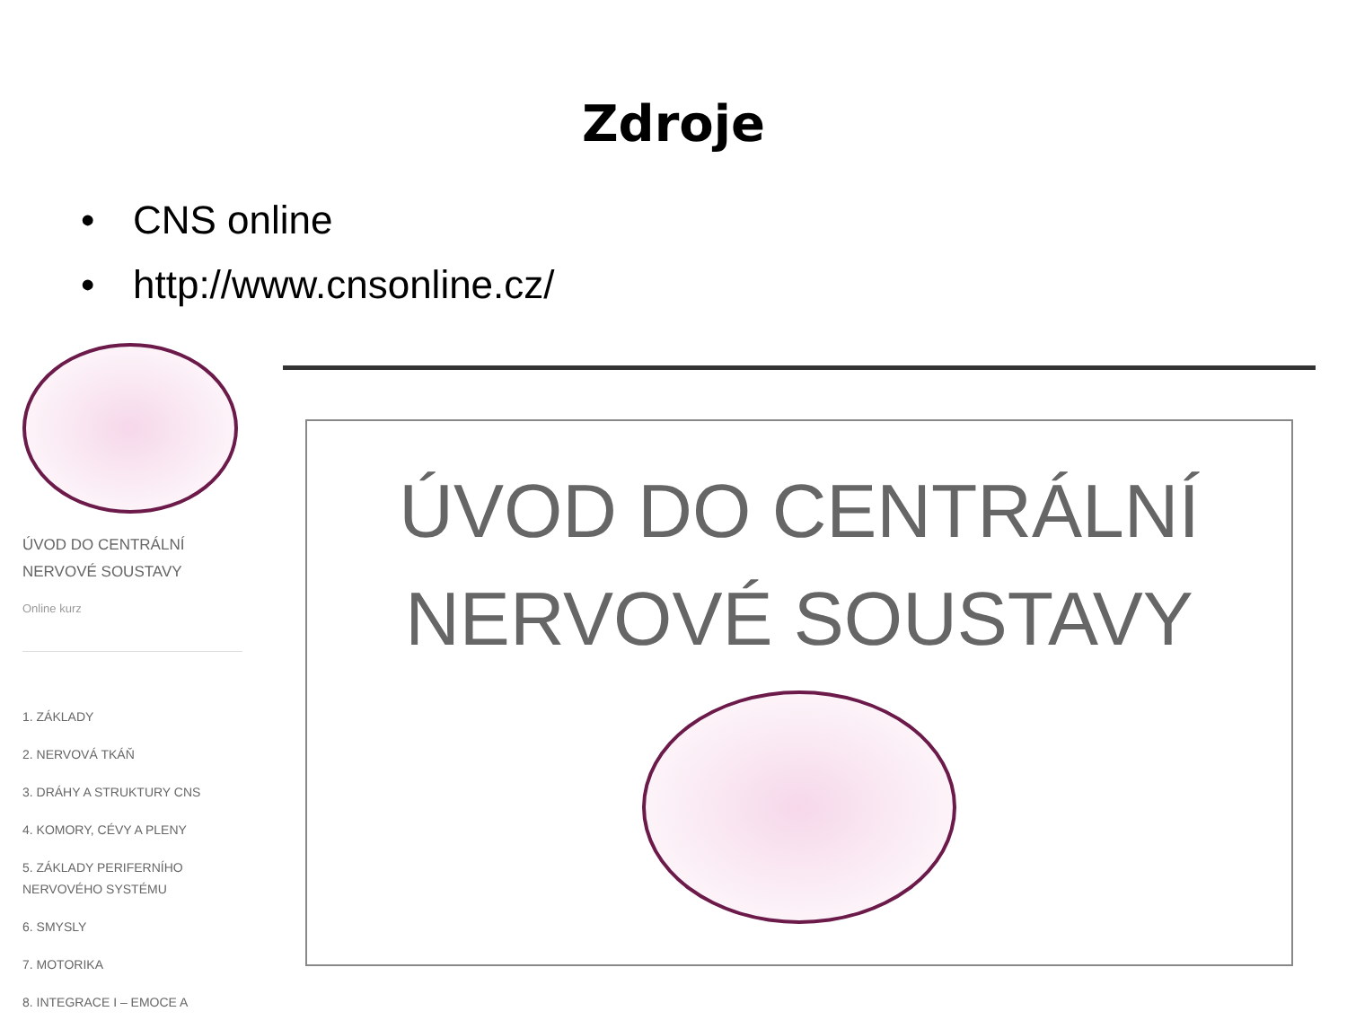Zdroje
• CNS online
• http://www.cnsonline.cz/
ÚVOD DO CENTRÁLNÍ NERVOVÉ SOUSTAVY
Online kurz
1. ZÁKLADY
2. NERVOVÁ TKÁŇ
3. DRÁHY A STRUKTURY CNS
4. KOMORY, CÉVY A PLENY
5. ZÁKLADY PERIFERNÍHO NERVOVÉHO SYSTÉMU
6. SMYSLY
7. MOTORIKA
8. INTEGRACE I – EMOCE A
ÚVOD DO CENTRÁLNÍ
NERVOVÉ SOUSTAVY